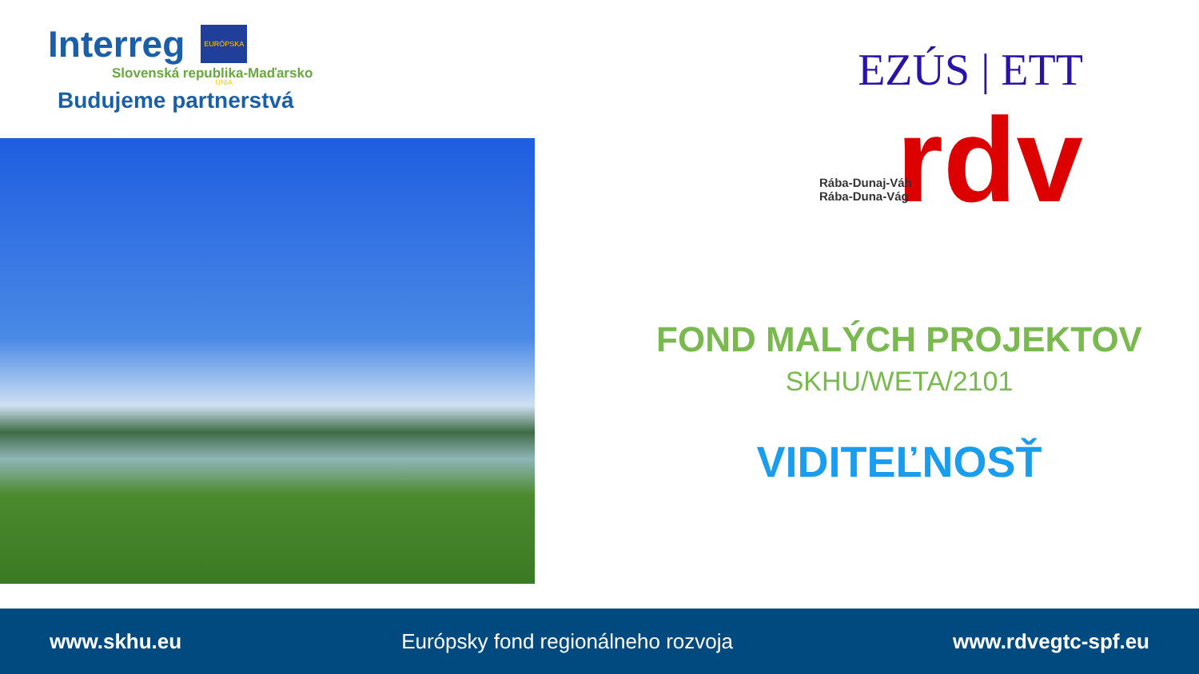Interreg EURÓPSKA ÚNIA
Slovenská republika-Maďarsko
Budujeme partnerstvá
EZÚS | ETT
rdv
Rába-Dunaj-Váh
Rába-Duna-Vág
FOND MALÝCH PROJEKTOV
SKHU/WETA/2101
VIDITEĽNOSŤ
www.skhu.eu Európsky fond regionálneho rozvoja www.rdvegtc-spf.eu